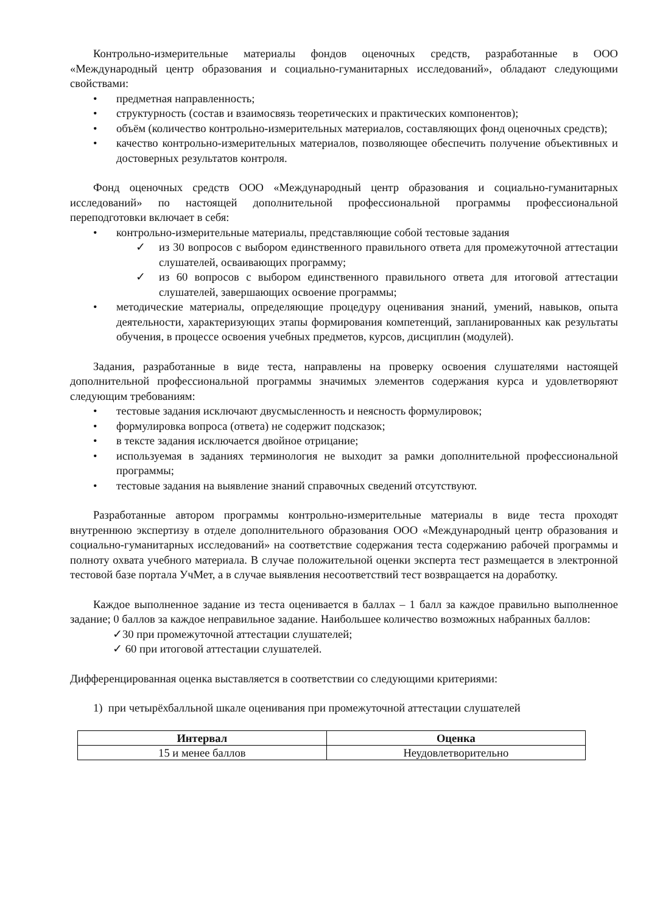Контрольно-измерительные материалы фондов оценочных средств, разработанные в ООО «Международный центр образования и социально-гуманитарных исследований», обладают следующими свойствами:
• предметная направленность;
• структурность (состав и взаимосвязь теоретических и практических компонентов);
• объём (количество контрольно-измерительных материалов, составляющих фонд оценочных средств);
• качество контрольно-измерительных материалов, позволяющее обеспечить получение объективных и достоверных результатов контроля.
Фонд оценочных средств ООО «Международный центр образования и социально-гуманитарных исследований» по настоящей дополнительной профессиональной программы профессиональной переподготовки включает в себя:
• контрольно-измерительные материалы, представляющие собой тестовые задания
✓ из 30 вопросов с выбором единственного правильного ответа для промежуточной аттестации слушателей, осваивающих программу;
✓ из 60 вопросов с выбором единственного правильного ответа для итоговой аттестации слушателей, завершающих освоение программы;
• методические материалы, определяющие процедуру оценивания знаний, умений, навыков, опыта деятельности, характеризующих этапы формирования компетенций, запланированных как результаты обучения, в процессе освоения учебных предметов, курсов, дисциплин (модулей).
Задания, разработанные в виде теста, направлены на проверку освоения слушателями настоящей дополнительной профессиональной программы значимых элементов содержания курса и удовлетворяют следующим требованиям:
• тестовые задания исключают двусмысленность и неясность формулировок;
• формулировка вопроса (ответа) не содержит подсказок;
• в тексте задания исключается двойное отрицание;
• используемая в заданиях терминология не выходит за рамки дополнительной профессиональной программы;
• тестовые задания на выявление знаний справочных сведений отсутствуют.
Разработанные автором программы контрольно-измерительные материалы в виде теста проходят внутреннюю экспертизу в отделе дополнительного образования ООО «Международный центр образования и социально-гуманитарных исследований» на соответствие содержания теста содержанию рабочей программы и полноту охвата учебного материала. В случае положительной оценки эксперта тест размещается в электронной тестовой базе портала УчМет, а в случае выявления несоответствий тест возвращается на доработку.
Каждое выполненное задание из теста оценивается в баллах – 1 балл за каждое правильно выполненное задание; 0 баллов за каждое неправильное задание. Наибольшее количество возможных набранных баллов:
✓30 при промежуточной аттестации слушателей;
✓ 60 при итоговой аттестации слушателей.
Дифференцированная оценка выставляется в соответствии со следующими критериями:
1) при четырёхбалльной шкале оценивания при промежуточной аттестации слушателей
| Интервал | Оценка |
| --- | --- |
| 15 и менее баллов | Неудовлетворительно |